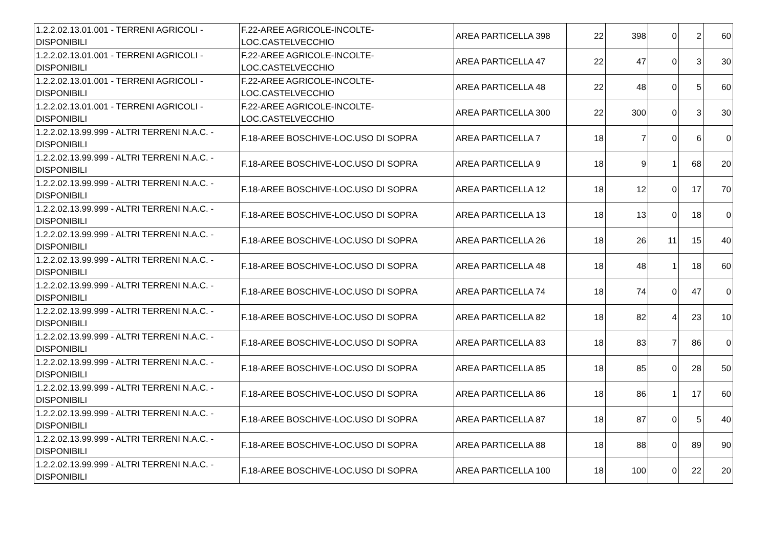| 1.2.2.02.13.01.001 - TERRENI AGRICOLI - DISPONIBILI | F.22-AREE AGRICOLE-INCOLTE-LOC.CASTELVECCHIO | AREA PARTICELLA 398 | 22 | 398 | 0 | 2 | 60 |
| 1.2.2.02.13.01.001 - TERRENI AGRICOLI - DISPONIBILI | F.22-AREE AGRICOLE-INCOLTE-LOC.CASTELVECCHIO | AREA PARTICELLA 47 | 22 | 47 | 0 | 3 | 30 |
| 1.2.2.02.13.01.001 - TERRENI AGRICOLI - DISPONIBILI | F.22-AREE AGRICOLE-INCOLTE-LOC.CASTELVECCHIO | AREA PARTICELLA 48 | 22 | 48 | 0 | 5 | 60 |
| 1.2.2.02.13.01.001 - TERRENI AGRICOLI - DISPONIBILI | F.22-AREE AGRICOLE-INCOLTE-LOC.CASTELVECCHIO | AREA PARTICELLA 300 | 22 | 300 | 0 | 3 | 30 |
| 1.2.2.02.13.99.999 - ALTRI TERRENI N.A.C. - DISPONIBILI | F.18-AREE BOSCHIVE-LOC.USO DI SOPRA | AREA PARTICELLA 7 | 18 | 7 | 0 | 6 | 0 |
| 1.2.2.02.13.99.999 - ALTRI TERRENI N.A.C. - DISPONIBILI | F.18-AREE BOSCHIVE-LOC.USO DI SOPRA | AREA PARTICELLA 9 | 18 | 9 | 1 | 68 | 20 |
| 1.2.2.02.13.99.999 - ALTRI TERRENI N.A.C. - DISPONIBILI | F.18-AREE BOSCHIVE-LOC.USO DI SOPRA | AREA PARTICELLA 12 | 18 | 12 | 0 | 17 | 70 |
| 1.2.2.02.13.99.999 - ALTRI TERRENI N.A.C. - DISPONIBILI | F.18-AREE BOSCHIVE-LOC.USO DI SOPRA | AREA PARTICELLA 13 | 18 | 13 | 0 | 18 | 0 |
| 1.2.2.02.13.99.999 - ALTRI TERRENI N.A.C. - DISPONIBILI | F.18-AREE BOSCHIVE-LOC.USO DI SOPRA | AREA PARTICELLA 26 | 18 | 26 | 11 | 15 | 40 |
| 1.2.2.02.13.99.999 - ALTRI TERRENI N.A.C. - DISPONIBILI | F.18-AREE BOSCHIVE-LOC.USO DI SOPRA | AREA PARTICELLA 48 | 18 | 48 | 1 | 18 | 60 |
| 1.2.2.02.13.99.999 - ALTRI TERRENI N.A.C. - DISPONIBILI | F.18-AREE BOSCHIVE-LOC.USO DI SOPRA | AREA PARTICELLA 74 | 18 | 74 | 0 | 47 | 0 |
| 1.2.2.02.13.99.999 - ALTRI TERRENI N.A.C. - DISPONIBILI | F.18-AREE BOSCHIVE-LOC.USO DI SOPRA | AREA PARTICELLA 82 | 18 | 82 | 4 | 23 | 10 |
| 1.2.2.02.13.99.999 - ALTRI TERRENI N.A.C. - DISPONIBILI | F.18-AREE BOSCHIVE-LOC.USO DI SOPRA | AREA PARTICELLA 83 | 18 | 83 | 7 | 86 | 0 |
| 1.2.2.02.13.99.999 - ALTRI TERRENI N.A.C. - DISPONIBILI | F.18-AREE BOSCHIVE-LOC.USO DI SOPRA | AREA PARTICELLA 85 | 18 | 85 | 0 | 28 | 50 |
| 1.2.2.02.13.99.999 - ALTRI TERRENI N.A.C. - DISPONIBILI | F.18-AREE BOSCHIVE-LOC.USO DI SOPRA | AREA PARTICELLA 86 | 18 | 86 | 1 | 17 | 60 |
| 1.2.2.02.13.99.999 - ALTRI TERRENI N.A.C. - DISPONIBILI | F.18-AREE BOSCHIVE-LOC.USO DI SOPRA | AREA PARTICELLA 87 | 18 | 87 | 0 | 5 | 40 |
| 1.2.2.02.13.99.999 - ALTRI TERRENI N.A.C. - DISPONIBILI | F.18-AREE BOSCHIVE-LOC.USO DI SOPRA | AREA PARTICELLA 88 | 18 | 88 | 0 | 89 | 90 |
| 1.2.2.02.13.99.999 - ALTRI TERRENI N.A.C. - DISPONIBILI | F.18-AREE BOSCHIVE-LOC.USO DI SOPRA | AREA PARTICELLA 100 | 18 | 100 | 0 | 22 | 20 |